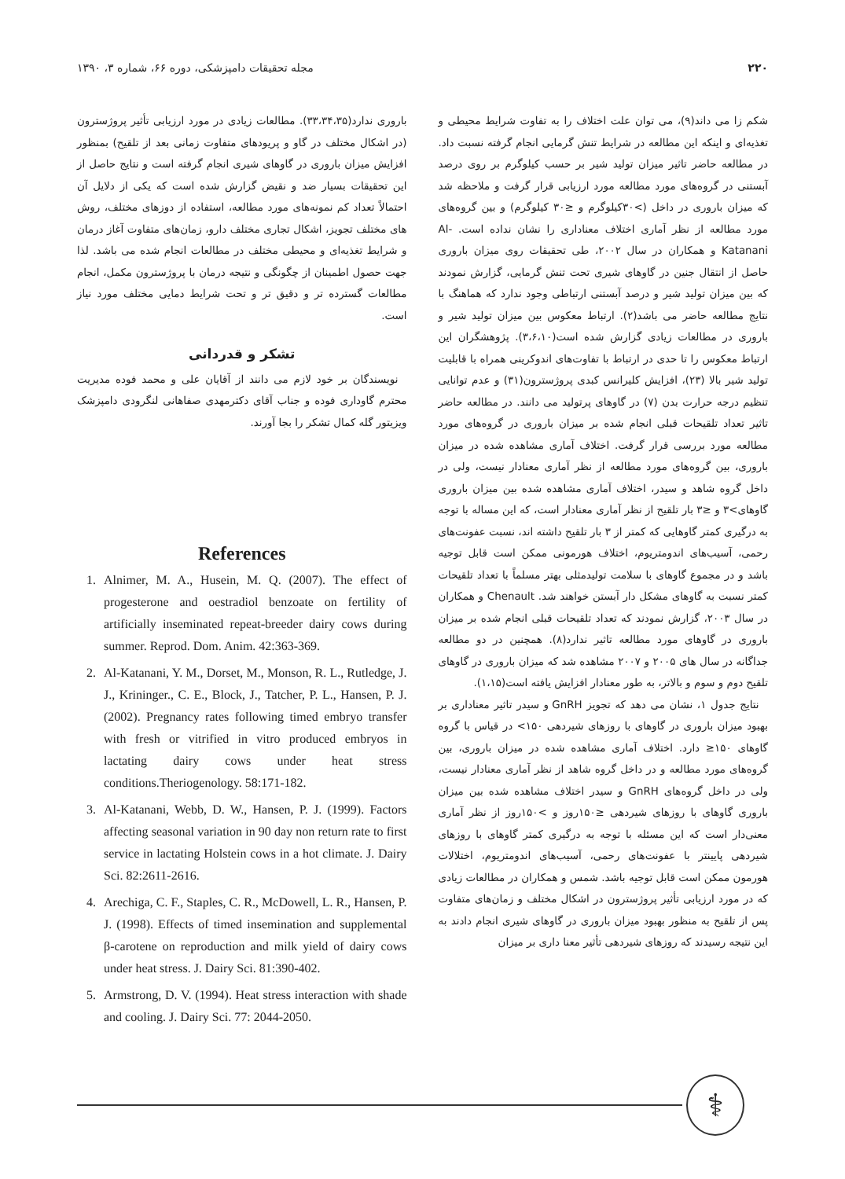۲۲۰ مجله تحقیقات دامپزشکی، دوره ۶۶، شماره ۳، ۱۳۹۰
شکم زا می داند(۹)، می توان علت اختلاف را به تفاوت شرایط محیطی و تغذیه‌ای و اینکه این مطالعه در شرایط تنش گرمایی انجام گرفته نسبت داد. در مطالعه حاضر تاثیر میزان تولید شیر بر حسب کیلوگرم بر روی درصد آبستنی در گروه‌های مورد مطالعه مورد ارزیابی قرار گرفت و ملاحظه شد که میزان باروری در داخل (>۳۰کیلوگرم و ≤۳۰ کیلوگرم) و بین گروه‌های مورد مطالعه از نظر آماری اختلاف معناداری را نشان نداده است. Al-Katanani و همکاران در سال ۲۰۰۲، طی تحقیقات روی میزان باروری حاصل از انتقال جنین در گاوهای شیری تحت تنش گرمایی، گزارش نمودند که بین میزان تولید شیر و درصد آبستنی ارتباطی وجود ندارد که هماهنگ با نتایج مطالعه حاضر می باشد(۲). ارتباط معکوس بین میزان تولید شیر و باروری در مطالعات زیادی گزارش شده است(۳،۶،۱۰). پژوهشگران این ارتباط معکوس را تا حدی در ارتباط با تفاوت‌های اندوکرینی همراه با قابلیت تولید شیر بالا (۲۳)، افزایش کلیرانس کبدی پروژسترون(۳۱) و عدم توانایی تنظیم درجه حرارت بدن (۷) در گاوهای پرتولید می دانند. در مطالعه حاضر تاثیر تعداد تلقیحات قبلی انجام شده بر میزان باروری در گروه‌های مورد مطالعه مورد بررسی قرار گرفت. اختلاف آماری مشاهده شده در میزان باروری، بین گروه‌های مورد مطالعه از نظر آماری معنادار نیست، ولی در داخل گروه شاهد و سیدر، اختلاف آماری مشاهده شده بین میزان باروری گاوهای>۳ و ≤۳ بار تلقیح از نظر آماری معنادار است، که این مساله با توجه به درگیری کمتر گاوهایی که کمتر از ۳ بار تلقیح داشته اند، نسبت عفونت‌های رحمی، آسیب‌های اندومتریوم، اختلاف هورمونی ممکن است قابل توجیه باشد و در مجموع گاوهای با سلامت تولیدمثلی بهتر مسلماً با تعداد تلقیحات کمتر نسبت به گاوهای مشکل دار آبستن خواهند شد. Chenault و همکاران در سال ۲۰۰۳، گزارش نمودند که تعداد تلقیحات قبلی انجام شده بر میزان باروری در گاوهای مورد مطالعه تاثیر ندارد(۸). همچنین در دو مطالعه جداگانه در سال های ۲۰۰۵ و ۲۰۰۷ مشاهده شد که میزان باروری در گاوهای تلقیح دوم و سوم و بالاتر، به طور معنادار افزایش یافته است(۱،۱۵).
نتایج جدول ۱، نشان می دهد که تجویز GnRH و سیدر تاثیر معناداری بر بهبود میزان باروری در گاوهای با روزهای شیردهی ۱۵۰> در قیاس با گروه گاوهای ۱۵۰≤ دارد. اختلاف آماری مشاهده شده در میزان باروری، بین گروه‌های مورد مطالعه و در داخل گروه شاهد از نظر آماری معنادار نیست، ولی در داخل گروه‌های GnRH و سیدر اختلاف مشاهده شده بین میزان باروری گاوهای با روزهای شیردهی ≤۱۵۰روز و >۱۵۰روز از نظر آماری معنی‌دار است که این مسئله با توجه به درگیری کمتر گاوهای با روزهای شیردهی پایینتر با عفونت‌های رحمی، آسیب‌های اندومتریوم، اختلالات هورمون ممکن است قابل توجیه باشد. شمس و همکاران در مطالعات زیادی که در مورد ارزیابی تأثیر پروژسترون در اشکال مختلف و زمان‌های متفاوت پس از تلقیح به منظور بهبود میزان باروری در گاوهای شیری انجام دادند به این نتیجه رسیدند که روزهای شیردهی تأثیر معنا داری بر میزان
باروری ندارد(۳۳،۳۴،۳۵). مطالعات زیادی در مورد ارزیابی تأثیر پروژسترون (در اشکال مختلف در گاو و پریودهای متفاوت زمانی بعد از تلقیح) بمنظور افزایش میزان باروری در گاوهای شیری انجام گرفته است و نتایج حاصل از این تحقیقات بسیار ضد و نقیض گزارش شده است که یکی از دلایل آن احتمالاً تعداد کم نمونه‌های مورد مطالعه، استفاده از دوزهای مختلف، روش های مختلف تجویز، اشکال تجاری مختلف دارو، زمان‌های متفاوت آغاز درمان و شرایط تغذیه‌ای و محیطی مختلف در مطالعات انجام شده می باشد. لذا جهت حصول اطمینان از چگونگی و نتیجه درمان با پروژسترون مکمل، انجام مطالعات گسترده تر و دقیق تر و تحت شرایط دمایی مختلف مورد نیاز است.
تشکر و قدردانی
نویسندگان بر خود لازم می دانند از آقایان علی و محمد فوده مدیریت محترم گاوداری فوده و جناب آقای دکترمهدی صفاهانی لنگرودی دامپزشک ویزیتور گله کمال تشکر را بجا آورند.
References
1. Alnimer, M. A., Husein, M. Q. (2007). The effect of progesterone and oestradiol benzoate on fertility of artificially inseminated repeat-breeder dairy cows during summer. Reprod. Dom. Anim. 42:363-369.
2. Al-Katanani, Y. M., Dorset, M., Monson, R. L., Rutledge, J. J., Krininger., C. E., Block, J., Tatcher, P. L., Hansen, P. J. (2002). Pregnancy rates following timed embryo transfer with fresh or vitrified in vitro produced embryos in lactating dairy cows under heat stress conditions.Theriogenology. 58:171-182.
3. Al-Katanani, Webb, D. W., Hansen, P. J. (1999). Factors affecting seasonal variation in 90 day non return rate to first service in lactating Holstein cows in a hot climate. J. Dairy Sci. 82:2611-2616.
4. Arechiga, C. F., Staples, C. R., McDowell, L. R., Hansen, P. J. (1998). Effects of timed insemination and supplemental β-carotene on reproduction and milk yield of dairy cows under heat stress. J. Dairy Sci. 81:390-402.
5. Armstrong, D. V. (1994). Heat stress interaction with shade and cooling. J. Dairy Sci. 77: 2044-2050.
⚕